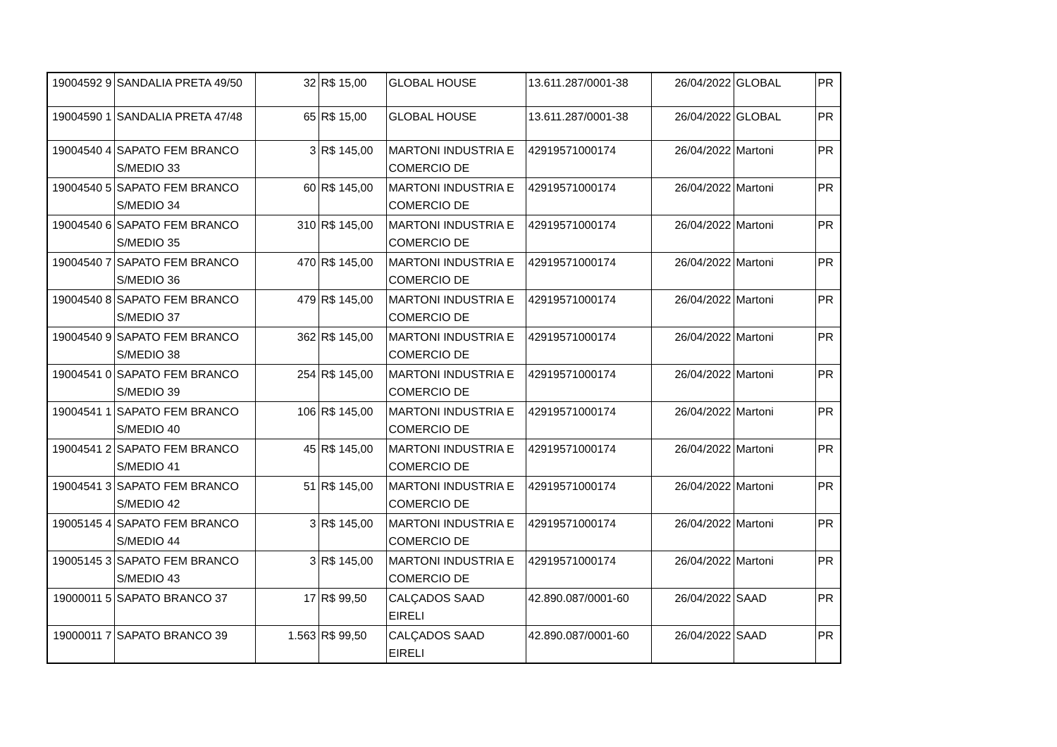| 19004592 9 | SANDALIA PRETA 49/50 | 32 | R$ 15,00 | GLOBAL HOUSE | 13.611.287/0001-38 | 26/04/2022 | GLOBAL | PR |
| 19004590 1 | SANDALIA PRETA 47/48 | 65 | R$ 15,00 | GLOBAL HOUSE | 13.611.287/0001-38 | 26/04/2022 | GLOBAL | PR |
| 19004540 4 | SAPATO FEM BRANCO S/MEDIO 33 | 3 | R$ 145,00 | MARTONI INDUSTRIA E COMERCIO DE | 42919571000174 | 26/04/2022 | Martoni | PR |
| 19004540 5 | SAPATO FEM BRANCO S/MEDIO 34 | 60 | R$ 145,00 | MARTONI INDUSTRIA E COMERCIO DE | 42919571000174 | 26/04/2022 | Martoni | PR |
| 19004540 6 | SAPATO FEM BRANCO S/MEDIO 35 | 310 | R$ 145,00 | MARTONI INDUSTRIA E COMERCIO DE | 42919571000174 | 26/04/2022 | Martoni | PR |
| 19004540 7 | SAPATO FEM BRANCO S/MEDIO 36 | 470 | R$ 145,00 | MARTONI INDUSTRIA E COMERCIO DE | 42919571000174 | 26/04/2022 | Martoni | PR |
| 19004540 8 | SAPATO FEM BRANCO S/MEDIO 37 | 479 | R$ 145,00 | MARTONI INDUSTRIA E COMERCIO DE | 42919571000174 | 26/04/2022 | Martoni | PR |
| 19004540 9 | SAPATO FEM BRANCO S/MEDIO 38 | 362 | R$ 145,00 | MARTONI INDUSTRIA E COMERCIO DE | 42919571000174 | 26/04/2022 | Martoni | PR |
| 19004541 0 | SAPATO FEM BRANCO S/MEDIO 39 | 254 | R$ 145,00 | MARTONI INDUSTRIA E COMERCIO DE | 42919571000174 | 26/04/2022 | Martoni | PR |
| 19004541 1 | SAPATO FEM BRANCO S/MEDIO 40 | 106 | R$ 145,00 | MARTONI INDUSTRIA E COMERCIO DE | 42919571000174 | 26/04/2022 | Martoni | PR |
| 19004541 2 | SAPATO FEM BRANCO S/MEDIO 41 | 45 | R$ 145,00 | MARTONI INDUSTRIA E COMERCIO DE | 42919571000174 | 26/04/2022 | Martoni | PR |
| 19004541 3 | SAPATO FEM BRANCO S/MEDIO 42 | 51 | R$ 145,00 | MARTONI INDUSTRIA E COMERCIO DE | 42919571000174 | 26/04/2022 | Martoni | PR |
| 19005145 4 | SAPATO FEM BRANCO S/MEDIO 44 | 3 | R$ 145,00 | MARTONI INDUSTRIA E COMERCIO DE | 42919571000174 | 26/04/2022 | Martoni | PR |
| 19005145 3 | SAPATO FEM BRANCO S/MEDIO 43 | 3 | R$ 145,00 | MARTONI INDUSTRIA E COMERCIO DE | 42919571000174 | 26/04/2022 | Martoni | PR |
| 19000011 5 | SAPATO BRANCO 37 | 17 | R$ 99,50 | CALÇADOS SAAD EIRELI | 42.890.087/0001-60 | 26/04/2022 | SAAD | PR |
| 19000011 7 | SAPATO BRANCO 39 | 1.563 | R$ 99,50 | CALÇADOS SAAD EIRELI | 42.890.087/0001-60 | 26/04/2022 | SAAD | PR |